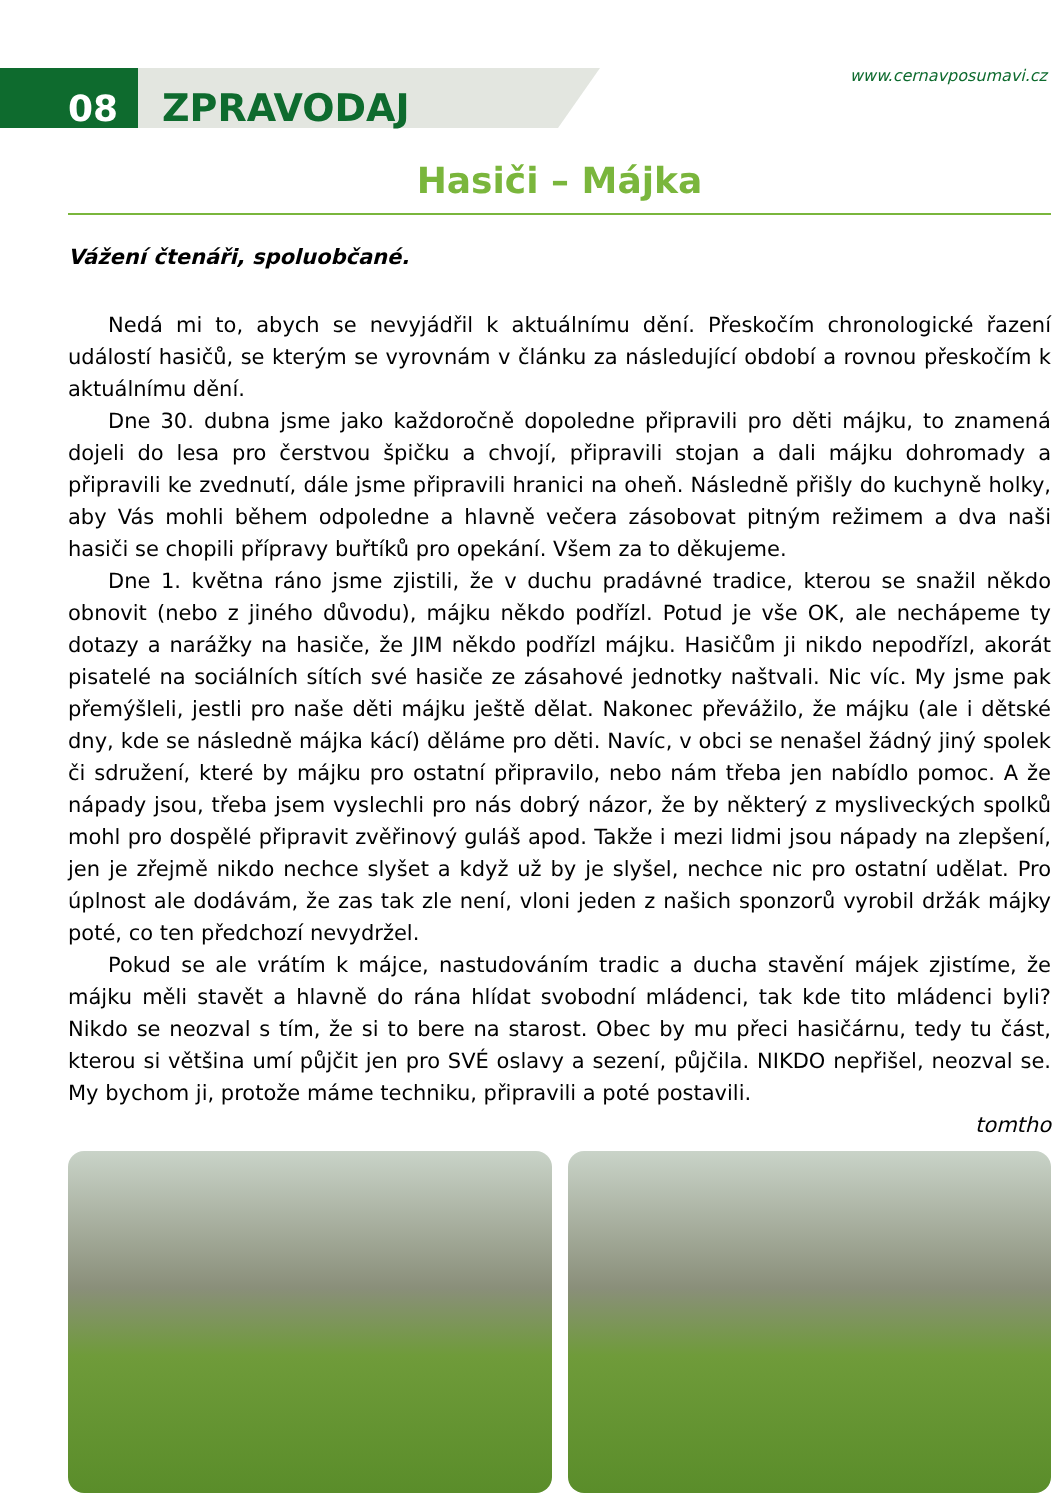08 ZPRAVODAJ
www.cernavposumavi.cz
Hasiči – Májka
Vážení čtenáři, spoluobčané.
Nedá mi to, abych se nevyjádřil k aktuálnímu dění. Přeskočím chronologické řazení událostí hasičů, se kterým se vyrovnám v článku za následující období a rovnou přeskočím k aktuálnímu dění.
Dne 30. dubna jsme jako každoročně dopoledne připravili pro děti májku, to znamená dojeli do lesa pro čerstvou špičku a chvojí, připravili stojan a dali májku dohromady a připravili ke zvednutí, dále jsme připravili hranici na oheň. Následně přišly do kuchyně holky, aby Vás mohli během odpoledne a hlavně večera zásobovat pitným režimem a dva naši hasiči se chopili přípravy buřtíků pro opekání. Všem za to děkujeme.
Dne 1. května ráno jsme zjistili, že v duchu pradávné tradice, kterou se snažil někdo obnovit (nebo z jiného důvodu), májku někdo podřízl. Potud je vše OK, ale nechápeme ty dotazy a narážky na hasiče, že JIM někdo podřízl májku. Hasičům ji nikdo nepodřízl, akorát pisatelé na sociálních sítích své hasiče ze zásahové jednotky naštvali. Nic víc. My jsme pak přemýšleli, jestli pro naše děti májku ještě dělat. Nakonec převážilo, že májku (ale i dětské dny, kde se následně májka kácí) děláme pro děti. Navíc, v obci se nenašel žádný jiný spolek či sdružení, které by májku pro ostatní připravilo, nebo nám třeba jen nabídlo pomoc. A že nápady jsou, třeba jsem vyslechli pro nás dobrý názor, že by některý z mysliveckých spolků mohl pro dospělé připravit zvěřinový guláš apod. Takže i mezi lidmi jsou nápady na zlepšení, jen je zřejmě nikdo nechce slyšet a když už by je slyšel, nechce nic pro ostatní udělat. Pro úplnost ale dodávám, že zas tak zle není, vloni jeden z našich sponzorů vyrobil držák májky poté, co ten předchozí nevydržel.
Pokud se ale vrátím k májce, nastudováním tradic a ducha stavění májek zjistíme, že májku měli stavět a hlavně do rána hlídat svobodní mládenci, tak kde tito mládenci byli? Nikdo se neozval s tím, že si to bere na starost. Obec by mu přeci hasičárnu, tedy tu část, kterou si většina umí půjčit jen pro SVÉ oslavy a sezení, půjčila. NIKDO nepřišel, neozval se. My bychom ji, protože máme techniku, připravili a poté postavili.
tomtho